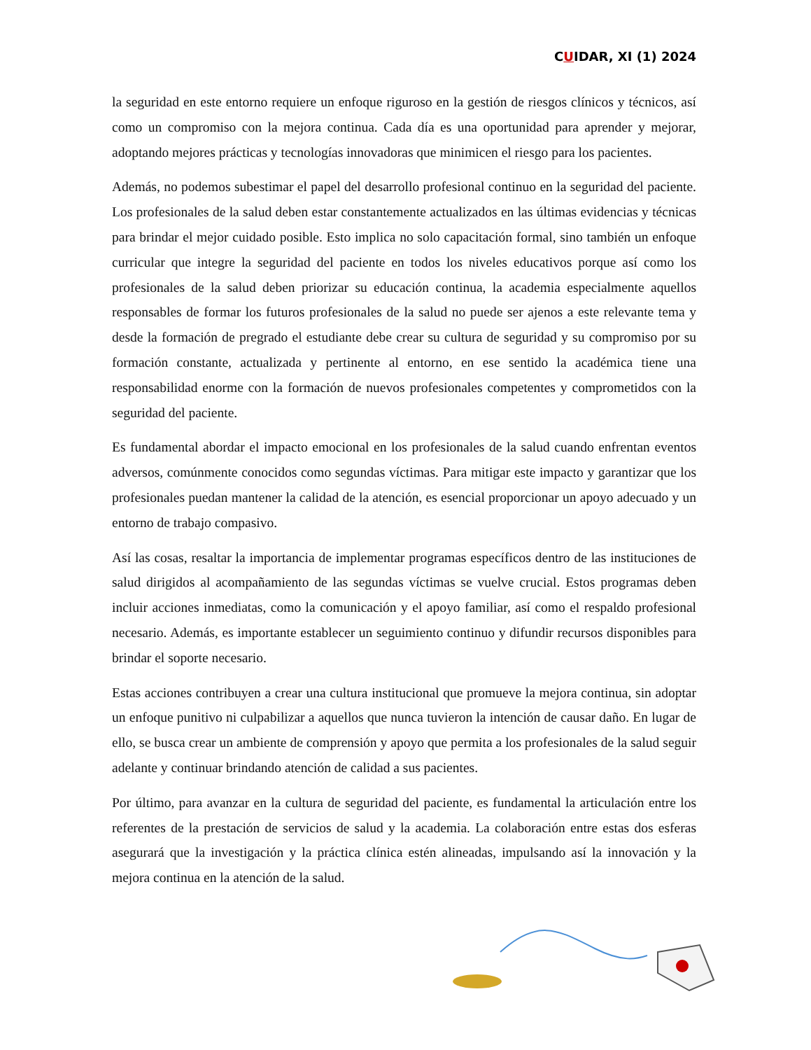CUIDAR, XI (1) 2024
la seguridad en este entorno requiere un enfoque riguroso en la gestión de riesgos clínicos y técnicos, así como un compromiso con la mejora continua. Cada día es una oportunidad para aprender y mejorar, adoptando mejores prácticas y tecnologías innovadoras que minimicen el riesgo para los pacientes.
Además, no podemos subestimar el papel del desarrollo profesional continuo en la seguridad del paciente. Los profesionales de la salud deben estar constantemente actualizados en las últimas evidencias y técnicas para brindar el mejor cuidado posible. Esto implica no solo capacitación formal, sino también un enfoque curricular que integre la seguridad del paciente en todos los niveles educativos porque así como los profesionales de la salud deben priorizar su educación continua, la academia especialmente aquellos responsables de formar los futuros profesionales de la salud no puede ser ajenos a este relevante tema y desde la formación de pregrado el estudiante debe crear su cultura de seguridad y su compromiso por su formación constante, actualizada y pertinente al entorno, en ese sentido la académica tiene una responsabilidad enorme con la formación de nuevos profesionales competentes y comprometidos con la seguridad del paciente.
Es fundamental abordar el impacto emocional en los profesionales de la salud cuando enfrentan eventos adversos, comúnmente conocidos como segundas víctimas. Para mitigar este impacto y garantizar que los profesionales puedan mantener la calidad de la atención, es esencial proporcionar un apoyo adecuado y un entorno de trabajo compasivo.
Así las cosas, resaltar la importancia de implementar programas específicos dentro de las instituciones de salud dirigidos al acompañamiento de las segundas víctimas se vuelve crucial. Estos programas deben incluir acciones inmediatas, como la comunicación y el apoyo familiar, así como el respaldo profesional necesario. Además, es importante establecer un seguimiento continuo y difundir recursos disponibles para brindar el soporte necesario.
Estas acciones contribuyen a crear una cultura institucional que promueve la mejora continua, sin adoptar un enfoque punitivo ni culpabilizar a aquellos que nunca tuvieron la intención de causar daño. En lugar de ello, se busca crear un ambiente de comprensión y apoyo que permita a los profesionales de la salud seguir adelante y continuar brindando atención de calidad a sus pacientes.
Por último, para avanzar en la cultura de seguridad del paciente, es fundamental la articulación entre los referentes de la prestación de servicios de salud y la academia. La colaboración entre estas dos esferas asegurará que la investigación y la práctica clínica estén alineadas, impulsando así la innovación y la mejora continua en la atención de la salud.